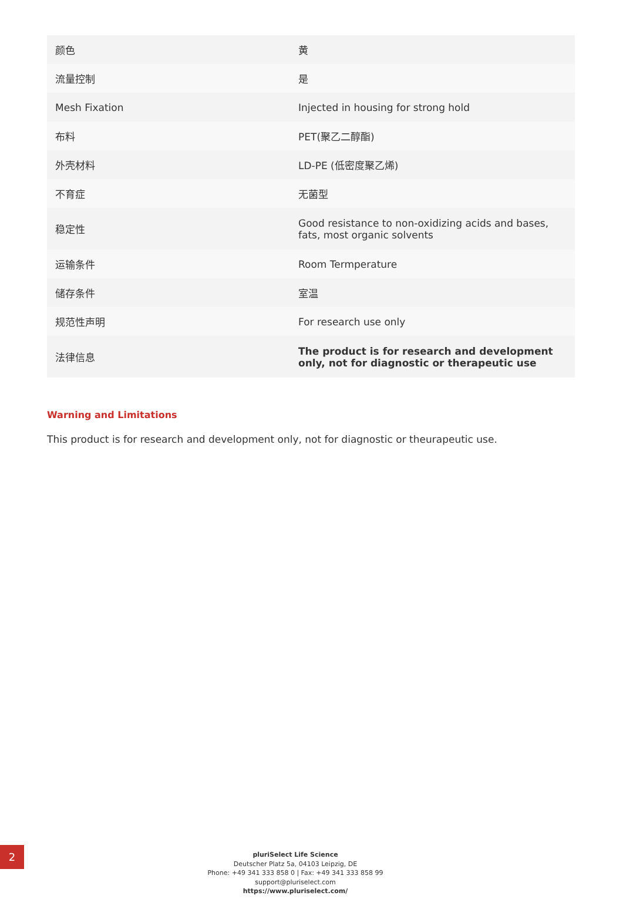| 颜色 | 黄 |
| 流量控制 | 是 |
| Mesh Fixation | Injected in housing for strong hold |
| 布料 | PET(聚乙二醇酯) |
| 外壳材料 | LD-PE (低密度聚乙烯) |
| 不育症 | 无菌型 |
| 稳定性 | Good resistance to non-oxidizing acids and bases, fats, most organic solvents |
| 运输条件 | Room Termperature |
| 储存条件 | 室温 |
| 规范性声明 | For research use only |
| 法律信息 | The product is for research and development only, not for diagnostic or therapeutic use |
Warning and Limitations
This product is for research and development only, not for diagnostic or theurapeutic use.
2
pluriSelect Life Science
Deutscher Platz 5a, 04103 Leipzig, DE
Phone: +49 341 333 858 0 | Fax: +49 341 333 858 99
support@pluriselect.com
https://www.pluriselect.com/